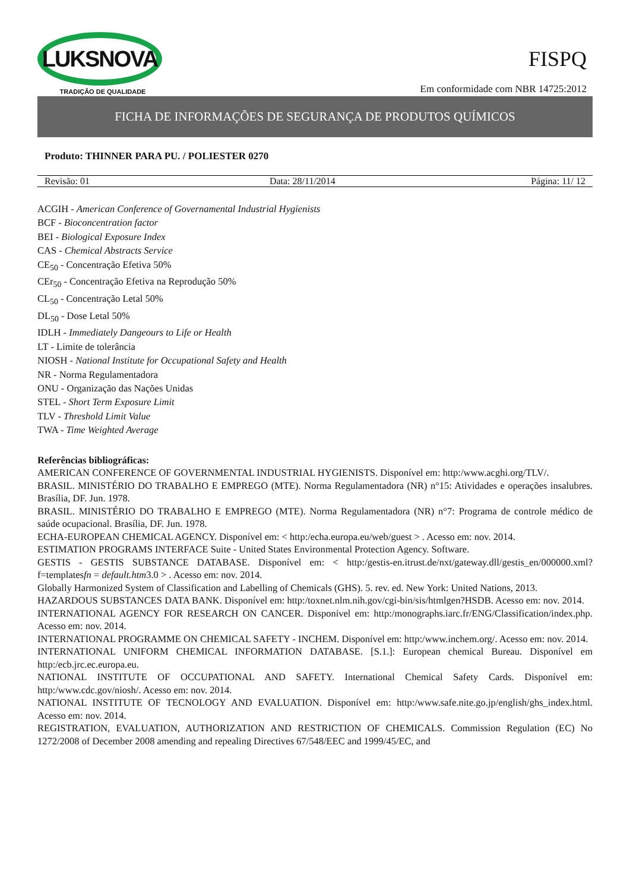LUKSNOVA
TRADIÇÃO DE QUALIDADE
FISPQ
Em conformidade com NBR 14725:2012
FICHA DE INFORMAÇÕES DE SEGURANÇA DE PRODUTOS QUÍMICOS
Produto: THINNER PARA PU. / POLIESTER 0270
| Revisão: 01 | Data: 28/11/2014 | Página: 11/ 12 |
ACGIH - American Conference of Governamental Industrial Hygienists
BCF - Bioconcentration factor
BEI - Biological Exposure Index
CAS - Chemical Abstracts Service
CE<sub>50</sub> - Concentração Efetiva 50%
CEr<sub>50</sub> - Concentração Efetiva na Reprodução 50%
CL<sub>50</sub> - Concentração Letal 50%
DL<sub>50</sub> - Dose Letal 50%
IDLH - Immediately Dangeours to Life or Health
LT - Limite de tolerância
NIOSH - National Institute for Occupational Safety and Health
NR - Norma Regulamentadora
ONU - Organização das Nações Unidas
STEL - Short Term Exposure Limit
TLV - Threshold Limit Value
TWA - Time Weighted Average
Referências bibliográficas:
AMERICAN CONFERENCE OF GOVERNMENTAL INDUSTRIAL HYGIENISTS. Disponível em: http:/www.acghi.org/TLV/.
BRASIL. MINISTÉRIO DO TRABALHO E EMPREGO (MTE). Norma Regulamentadora (NR) n°15: Atividades e operações insalubres. Brasília, DF. Jun. 1978.
BRASIL. MINISTÉRIO DO TRABALHO E EMPREGO (MTE). Norma Regulamentadora (NR) n°7: Programa de controle médico de saúde ocupacional. Brasília, DF. Jun. 1978.
ECHA-EUROPEAN CHEMICAL AGENCY. Disponível em: < http:/echa.europa.eu/web/guest > . Acesso em: nov. 2014.
ESTIMATION PROGRAMS INTERFACE Suite - United States Environmental Protection Agency. Software.
GESTIS - GESTIS SUBSTANCE DATABASE. Disponível em: < http:/gestis-en.itrust.de/nxt/gateway.dll/gestis_en/000000.xml?f=templatesfn = default.htm3.0 > . Acesso em: nov. 2014.
Globally Harmonized System of Classification and Labelling of Chemicals (GHS). 5. rev. ed. New York: United Nations, 2013.
HAZARDOUS SUBSTANCES DATA BANK. Disponível em: http:/toxnet.nlm.nih.gov/cgi-bin/sis/htmlgen?HSDB. Acesso em: nov. 2014.
INTERNATIONAL AGENCY FOR RESEARCH ON CANCER. Disponível em: http:/monographs.iarc.fr/ENG/Classification/index.php. Acesso em: nov. 2014.
INTERNATIONAL PROGRAMME ON CHEMICAL SAFETY - INCHEM. Disponível em: http:/www.inchem.org/. Acesso em: nov. 2014.
INTERNATIONAL UNIFORM CHEMICAL INFORMATION DATABASE. [S.1.]: European chemical Bureau. Disponível em http:/ecb.jrc.ec.europa.eu.
NATIONAL INSTITUTE OF OCCUPATIONAL AND SAFETY. International Chemical Safety Cards. Disponível em: http:/www.cdc.gov/niosh/. Acesso em: nov. 2014.
NATIONAL INSTITUTE OF TECNOLOGY AND EVALUATION. Disponível em: http:/www.safe.nite.go.jp/english/ghs_index.html. Acesso em: nov. 2014.
REGISTRATION, EVALUATION, AUTHORIZATION AND RESTRICTION OF CHEMICALS. Commission Regulation (EC) No 1272/2008 of December 2008 amending and repealing Directives 67/548/EEC and 1999/45/EC, and